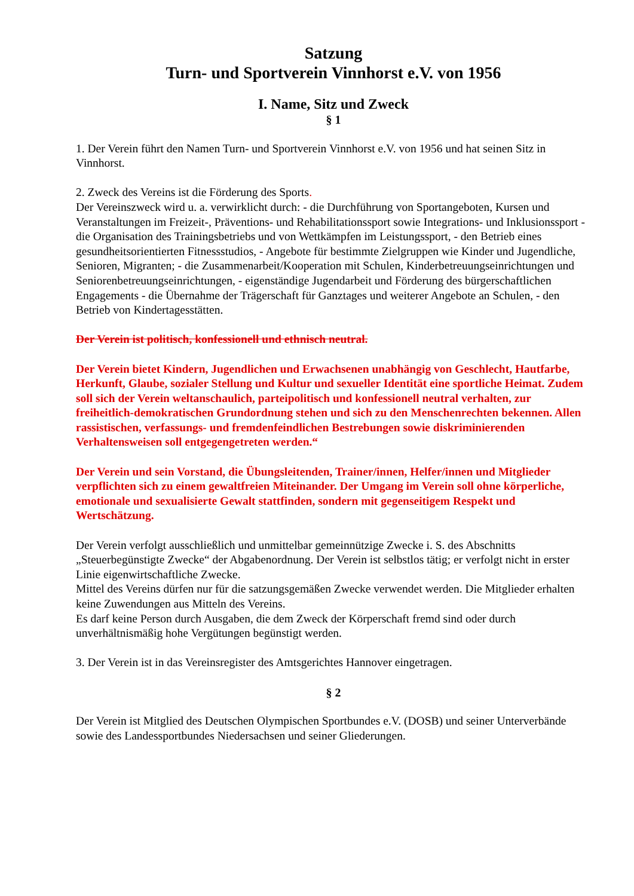Satzung
Turn- und Sportverein Vinnhorst e.V. von 1956
I. Name, Sitz und Zweck
§ 1
1. Der Verein führt den Namen Turn- und Sportverein Vinnhorst e.V. von 1956 und hat seinen Sitz in Vinnhorst.
2. Zweck des Vereins ist die Förderung des Sports.
Der Vereinszweck wird u. a. verwirklicht durch: - die Durchführung von Sportangeboten, Kursen und Veranstaltungen im Freizeit-, Präventions- und Rehabilitationssport sowie Integrations- und Inklusionssport - die Organisation des Trainingsbetriebs und von Wettkämpfen im Leistungssport, - den Betrieb eines gesundheitsorientierten Fitnessstudios, - Angebote für bestimmte Zielgruppen wie Kinder und Jugendliche, Senioren, Migranten; - die Zusammenarbeit/Kooperation mit Schulen, Kinderbetreuungseinrichtungen und Seniorenbetreuungseinrichtungen, - eigenständige Jugendarbeit und Förderung des bürgerschaftlichen Engagements - die Übernahme der Trägerschaft für Ganztages und weiterer Angebote an Schulen, - den Betrieb von Kindertagesstätten.
Der Verein ist politisch, konfessionell und ethnisch neutral.
Der Verein bietet Kindern, Jugendlichen und Erwachsenen unabhängig von Geschlecht, Hautfarbe, Herkunft, Glaube, sozialer Stellung und Kultur und sexueller Identität eine sportliche Heimat. Zudem soll sich der Verein weltanschaulich, parteipolitisch und konfessionell neutral verhalten, zur freiheitlich-demokratischen Grundordnung stehen und sich zu den Menschenrechten bekennen. Allen rassistischen, verfassungs- und fremdenfeindlichen Bestrebungen sowie diskriminierenden Verhaltensweisen soll entgegengetreten werden.“
Der Verein und sein Vorstand, die Übungsleitenden, Trainer/innen, Helfer/innen und Mitglieder verpflichten sich zu einem gewaltfreien Miteinander. Der Umgang im Verein soll ohne körperliche, emotionale und sexualisierte Gewalt stattfinden, sondern mit gegenseitigem Respekt und Wertschätzung.
Der Verein verfolgt ausschließlich und unmittelbar gemeinnützige Zwecke i. S. des Abschnitts „Steuerbegünstigte Zwecke“ der Abgabenordnung. Der Verein ist selbstlos tätig; er verfolgt nicht in erster Linie eigenwirtschaftliche Zwecke.
Mittel des Vereins dürfen nur für die satzungsgemäßen Zwecke verwendet werden. Die Mitglieder erhalten keine Zuwendungen aus Mitteln des Vereins.
Es darf keine Person durch Ausgaben, die dem Zweck der Körperschaft fremd sind oder durch unverhältnismäßig hohe Vergütungen begünstigt werden.
3. Der Verein ist in das Vereinsregister des Amtsgerichtes Hannover eingetragen.
§ 2
Der Verein ist Mitglied des Deutschen Olympischen Sportbundes e.V. (DOSB) und seiner Unterverbände sowie des Landessportbundes Niedersachsen und seiner Gliederungen.